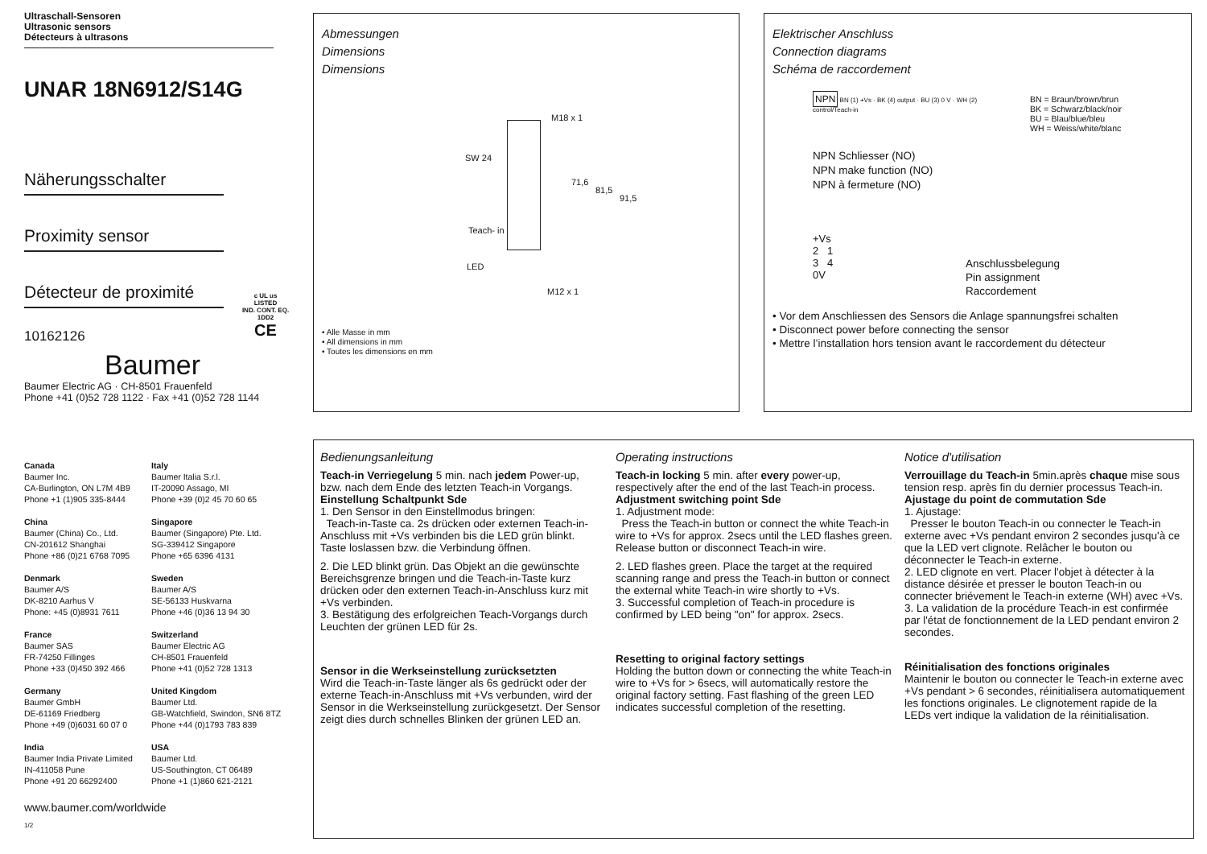Ultraschall-Sensoren
Ultrasonic sensors
Détecteurs à ultrasons
UNAR 18N6912/S14G
Näherungsschalter
Proximity sensor
Détecteur de proximité
c UL us
LISTED
IND. CONT. EQ.
1DD2
CE
10162126
Baumer
Baumer Electric AG · CH-8501 Frauenfeld
Phone +41 (0)52 728 1122 · Fax +41 (0)52 728 1144
Canada
Baumer Inc.
CA-Burlington, ON L7M 4B9
Phone +1 (1)905 335-8444
Italy
Baumer Italia S.r.l.
IT-20090 Assago, MI
Phone +39 (0)2 45 70 60 65
China
Baumer (China) Co., Ltd.
CN-201612 Shanghai
Phone +86 (0)21 6768 7095
Singapore
Baumer (Singapore) Pte. Ltd.
SG-339412 Singapore
Phone +65 6396 4131
Denmark
Baumer A/S
DK-8210 Aarhus V
Phone: +45 (0)8931 7611
Sweden
Baumer A/S
SE-56133 Huskvarna
Phone +46 (0)36 13 94 30
France
Baumer SAS
FR-74250 Fillinges
Phone +33 (0)450 392 466
Switzerland
Baumer Electric AG
CH-8501 Frauenfeld
Phone +41 (0)52 728 1313
Germany
Baumer GmbH
DE-61169 Friedberg
Phone +49 (0)6031 60 07 0
United Kingdom
Baumer Ltd.
GB-Watchfield, Swindon, SN6 8TZ
Phone +44 (0)1793 783 839
India
Baumer India Private Limited
IN-411058 Pune
Phone +91 20 66292400
USA
Baumer Ltd.
US-Southington, CT 06489
Phone +1 (1)860 621-2121
www.baumer.com/worldwide
1/2
Abmessungen
Dimensions
Dimensions
M18 x 1
SW 24
71,6
81,5
91,5
Teach- in
LED
M12 x 1
• Alle Masse in mm
• All dimensions in mm
• Toutes les dimensions en mm
Elektrischer Anschluss
Connection diagrams
Schéma de raccordement
NPN BN (1) +Vs · BK (4) output · BU (3) 0 V · WH (2) control/Teach-in
BN = Braun/brown/brun
BK = Schwarz/black/noir
BU = Blau/blue/bleu
WH = Weiss/white/blanc
NPN Schliesser (NO)
NPN make function (NO)
NPN à fermeture (NO)
+Vs
2 1
3 4
0V
Anschlussbelegung
Pin assignment
Raccordement
• Vor dem Anschliessen des Sensors die Anlage spannungsfrei schalten
• Disconnect power before connecting the sensor
• Mettre l’installation hors tension avant le raccordement du détecteur
Bedienungsanleitung
Teach-in Verriegelung 5 min. nach jedem Power-up, bzw. nach dem Ende des letzten Teach-in Vorgangs.
Einstellung Schaltpunkt Sde
1. Den Sensor in den Einstellmodus bringen:
Teach-in-Taste ca. 2s drücken oder externen Teach-in-Anschluss mit +Vs verbinden bis die LED grün blinkt. Taste loslassen bzw. die Verbindung öffnen.
2. Die LED blinkt grün. Das Objekt an die gewünschte Bereichsgrenze bringen und die Teach-in-Taste kurz drücken oder den externen Teach-in-Anschluss kurz mit +Vs verbinden.
3. Bestätigung des erfolgreichen Teach-Vorgangs durch Leuchten der grünen LED für 2s.
Sensor in die Werkseinstellung zurücksetzten
Wird die Teach-in-Taste länger als 6s gedrückt oder der externe Teach-in-Anschluss mit +Vs verbunden, wird der Sensor in die Werkseinstellung zurückgesetzt. Der Sensor zeigt dies durch schnelles Blinken der grünen LED an.
Operating instructions
Teach-in locking 5 min. after every power-up, respectively after the end of the last Teach-in process.
Adjustment switching point Sde
1. Adjustment mode:
Press the Teach-in button or connect the white Teach-in wire to +Vs for approx. 2secs until the LED flashes green. Release button or disconnect Teach-in wire.
2. LED flashes green. Place the target at the required scanning range and press the Teach-in button or connect the external white Teach-in wire shortly to +Vs.
3. Successful completion of Teach-in procedure is confirmed by LED being "on" for approx. 2secs.
Resetting to original factory settings
Holding the button down or connecting the white Teach-in wire to +Vs for > 6secs, will automatically restore the original factory setting. Fast flashing of the green LED indicates successful completion of the resetting.
Notice d'utilisation
Verrouillage du Teach-in 5min.après chaque mise sous tension resp. après fin du dernier processus Teach-in.
Ajustage du point de commutation Sde
1. Ajustage:
Presser le bouton Teach-in ou connecter le Teach-in externe avec +Vs pendant environ 2 secondes jusqu'à ce que la LED vert clignote. Relâcher le bouton ou déconnecter le Teach-in externe.
2. LED clignote en vert. Placer l'objet à détecter à la distance désirée et presser le bouton Teach-in ou connecter briévement le Teach-in externe (WH) avec +Vs.
3. La validation de la procédure Teach-in est confirmée par l'état de fonctionnement de la LED pendant environ 2 secondes.
Réinitialisation des fonctions originales
Maintenir le bouton ou connecter le Teach-in externe avec +Vs pendant > 6 secondes, réinitialisera automatiquement les fonctions originales. Le clignotement rapide de la LEDs vert indique la validation de la réinitialisation.